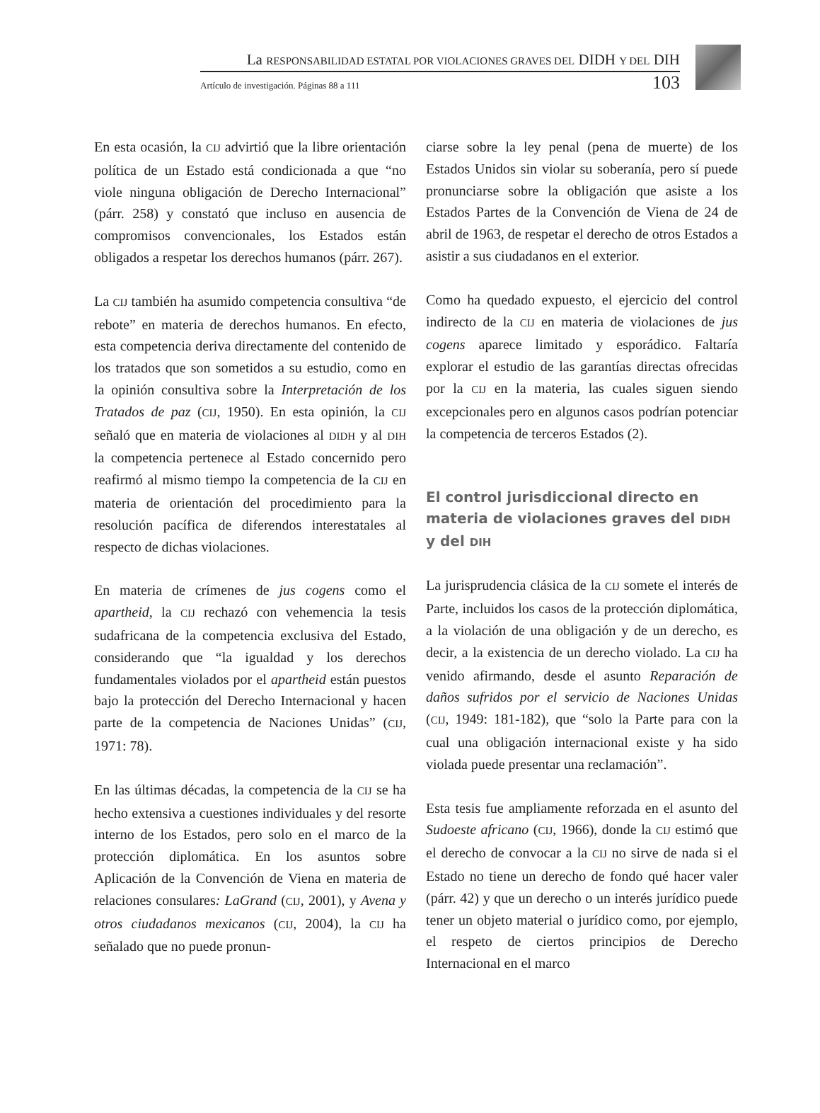La RESPONSABILIDAD ESTATAL POR VIOLACIONES GRAVES DEL DIDH Y DEL DIH
Artículo de investigación. Páginas 88 a 111 103
En esta ocasión, la CIJ advirtió que la libre orientación política de un Estado está condicionada a que “no viole ninguna obligación de Derecho Internacional” (párr. 258) y constató que incluso en ausencia de compromisos convencionales, los Estados están obligados a respetar los derechos humanos (párr. 267).
La CIJ también ha asumido competencia consultiva “de rebote” en materia de derechos humanos. En efecto, esta competencia deriva directamente del contenido de los tratados que son sometidos a su estudio, como en la opinión consultiva sobre la Interpretación de los Tratados de paz (CIJ, 1950). En esta opinión, la CIJ señaló que en materia de violaciones al DIDH y al DIH la competencia pertenece al Estado concernido pero reafirmó al mismo tiempo la competencia de la CIJ en materia de orientación del procedimiento para la resolución pacífica de diferendos interestatales al respecto de dichas violaciones.
En materia de crímenes de jus cogens como el apartheid, la CIJ rechazó con vehemencia la tesis sudafricana de la competencia exclusiva del Estado, considerando que “la igualdad y los derechos fundamentales violados por el apartheid están puestos bajo la protección del Derecho Internacional y hacen parte de la competencia de Naciones Unidas” (CIJ, 1971: 78).
En las últimas décadas, la competencia de la CIJ se ha hecho extensiva a cuestiones individuales y del resorte interno de los Estados, pero solo en el marco de la protección diplomática. En los asuntos sobre Aplicación de la Convención de Viena en materia de relaciones consulares: LaGrand (CIJ, 2001), y Avena y otros ciudadanos mexicanos (CIJ, 2004), la CIJ ha señalado que no puede pronun-
ciarse sobre la ley penal (pena de muerte) de los Estados Unidos sin violar su soberanía, pero sí puede pronunciarse sobre la obligación que asiste a los Estados Partes de la Convención de Viena de 24 de abril de 1963, de respetar el derecho de otros Estados a asistir a sus ciudadanos en el exterior.
Como ha quedado expuesto, el ejercicio del control indirecto de la CIJ en materia de violaciones de jus cogens aparece limitado y esporádico. Faltaría explorar el estudio de las garantías directas ofrecidas por la CIJ en la materia, las cuales siguen siendo excepcionales pero en algunos casos podrían potenciar la competencia de terceros Estados (2).
El control jurisdiccional directo en materia de violaciones graves del DIDH y del DIH
La jurisprudencia clásica de la CIJ somete el interés de Parte, incluidos los casos de la protección diplomática, a la violación de una obligación y de un derecho, es decir, a la existencia de un derecho violado. La CIJ ha venido afirmando, desde el asunto Reparación de daños sufridos por el servicio de Naciones Unidas (CIJ, 1949: 181-182), que “solo la Parte para con la cual una obligación internacional existe y ha sido violada puede presentar una reclamación”.
Esta tesis fue ampliamente reforzada en el asunto del Sudoeste africano (CIJ, 1966), donde la CIJ estimó que el derecho de convocar a la CIJ no sirve de nada si el Estado no tiene un derecho de fondo qué hacer valer (párr. 42) y que un derecho o un interés jurídico puede tener un objeto material o jurídico como, por ejemplo, el respeto de ciertos principios de Derecho Internacional en el marco